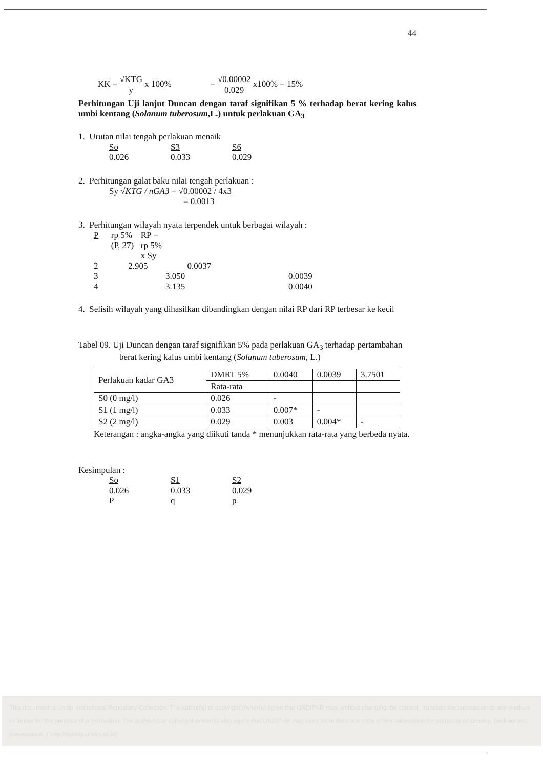44
KK = √KTG y x 100% = √0.00002 0.029 x100% = 15%
Perhitungan Uji lanjut Duncan dengan taraf signifikan 5 % terhadap berat kering kalus umbi kentang (Solanum tuberosum,L.) untuk perlakuan GA<sub>3</sub>
1. Urutan nilai tengah perlakuan menaik
So S3 S6
0.026 0.033 0.029
2. Perhitungan galat baku nilai tengah perlakuan :
Sy √KTG / nGA3 = √0.00002 / 4x3
= 0.0013
3. Perhitungan wilayah nyata terpendek untuk berbagai wilayah :
P rp 5% (P, 27) RP = rp 5% x Sy
2 2.905 0.0037
3 3.050 0.0039
4 3.135 0.0040
4. Selisih wilayah yang dihasilkan dibandingkan dengan nilai RP dari RP terbesar ke kecil
Tabel 09. Uji Duncan dengan taraf signifikan 5% pada perlakuan GA<sub>3</sub> terhadap pertambahan berat kering kalus umbi kentang (Solanum tuberosum, L.)
| Perlakuan kadar GA3 | DMRT 5% | 0.0040 | 0.0039 | 3.7501 |
| | Rata-rata | | | |
| S0 (0 mg/l) | 0.026 | - | | |
| S1 (1 mg/l) | 0.033 | 0.007* | - | |
| S2 (2 mg/l) | 0.029 | 0.003 | 0.004* | - |
Keterangan : angka-angka yang diikuti tanda * menunjukkan rata-rata yang berbeda nyata.
Kesimpulan :
So S1 S2
0.026 0.033 0.029
P q p
This document is Undip Institutional Repository Collection. The author(s) or copyright owner(s) agree that UNDIP-IR may, without changing the content, translate the submission to any medium or format for the purpose of preservation. The author(s) or copyright owner(s) also agree that UNDIP-IR may keep more than one copy of this submission for purposes of security, back-up and preservation. ( http://eprints.undip.ac.id)